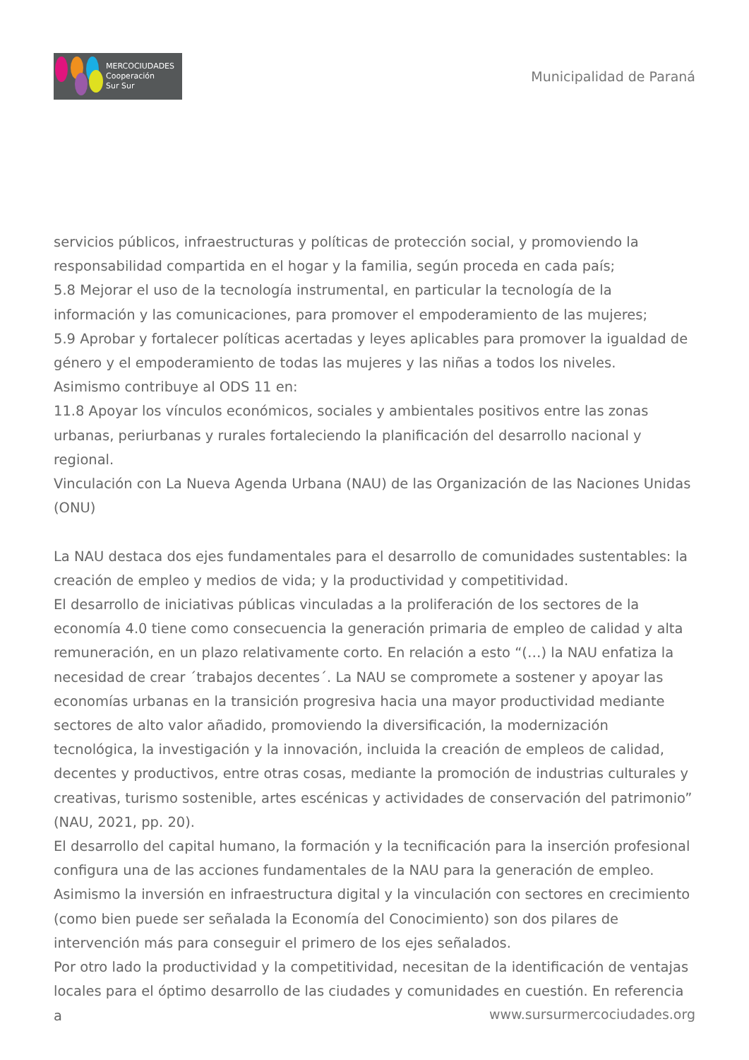MERCOCIUDADES
Cooperación
Sur Sur
Municipalidad de Paraná
servicios públicos, infraestructuras y políticas de protección social, y promoviendo la responsabilidad compartida en el hogar y la familia, según proceda en cada país;
5.8 Mejorar el uso de la tecnología instrumental, en particular la tecnología de la información y las comunicaciones, para promover el empoderamiento de las mujeres;
5.9 Aprobar y fortalecer políticas acertadas y leyes aplicables para promover la igualdad de género y el empoderamiento de todas las mujeres y las niñas a todos los niveles.
Asimismo contribuye al ODS 11 en:
11.8 Apoyar los vínculos económicos, sociales y ambientales positivos entre las zonas urbanas, periurbanas y rurales fortaleciendo la planificación del desarrollo nacional y regional.
Vinculación con La Nueva Agenda Urbana (NAU) de las Organización de las Naciones Unidas (ONU)
La NAU destaca dos ejes fundamentales para el desarrollo de comunidades sustentables: la creación de empleo y medios de vida; y la productividad y competitividad.
El desarrollo de iniciativas públicas vinculadas a la proliferación de los sectores de la economía 4.0 tiene como consecuencia la generación primaria de empleo de calidad y alta remuneración, en un plazo relativamente corto. En relación a esto “(…) la NAU enfatiza la necesidad de crear ´trabajos decentes´. La NAU se compromete a sostener y apoyar las economías urbanas en la transición progresiva hacia una mayor productividad mediante sectores de alto valor añadido, promoviendo la diversificación, la modernización tecnológica, la investigación y la innovación, incluida la creación de empleos de calidad, decentes y productivos, entre otras cosas, mediante la promoción de industrias culturales y creativas, turismo sostenible, artes escénicas y actividades de conservación del patrimonio” (NAU, 2021, pp. 20).
El desarrollo del capital humano, la formación y la tecnificación para la inserción profesional configura una de las acciones fundamentales de la NAU para la generación de empleo. Asimismo la inversión en infraestructura digital y la vinculación con sectores en crecimiento (como bien puede ser señalada la Economía del Conocimiento) son dos pilares de intervención más para conseguir el primero de los ejes señalados.
Por otro lado la productividad y la competitividad, necesitan de la identificación de ventajas locales para el óptimo desarrollo de las ciudades y comunidades en cuestión. En referencia a
www.sursurmercociudades.org